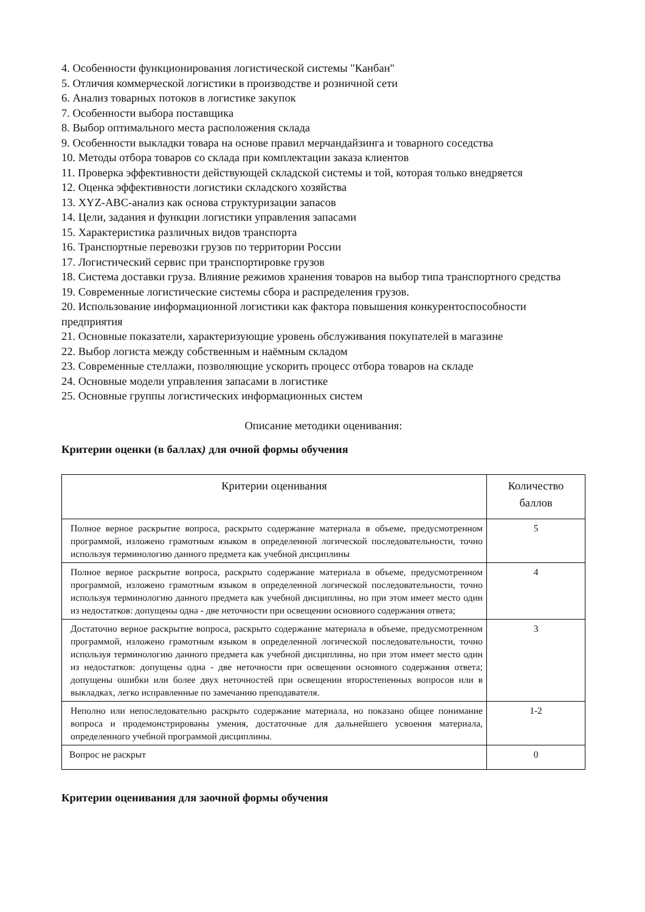4. Особенности функционирования логистической системы "Канбан"
5. Отличия коммерческой логистики в производстве и розничной сети
6. Анализ товарных потоков в логистике закупок
7. Особенности выбора поставщика
8. Выбор оптимального места расположения склада
9. Особенности выкладки товара на основе правил мерчандайзинга и товарного соседства
10. Методы отбора товаров со склада при комплектации заказа клиентов
11. Проверка эффективности действующей складской системы и той, которая только внедряется
12. Оценка эффективности логистики складского хозяйства
13. XYZ-ABC-анализ как основа структуризации запасов
14. Цели, задания и функции логистики управления запасами
15. Характеристика различных видов транспорта
16. Транспортные перевозки грузов по территории России
17. Логистический сервис при транспортировке грузов
18. Система доставки груза. Влияние режимов хранения товаров на выбор типа транспортного средства
19. Современные логистические системы сбора и распределения грузов.
20. Использование информационной логистики как фактора повышения конкурентоспособности предприятия
21. Основные показатели, характеризующие уровень обслуживания покупателей в магазине
22. Выбор логиста между собственным и наёмным складом
23. Современные стеллажи, позволяющие ускорить процесс отбора товаров на складе
24. Основные модели управления запасами в логистике
25. Основные группы логистических информационных систем
Описание методики оценивания:
Критерии оценки (в баллах) для очной формы обучения
| Критерии оценивания | Количество баллов |
| --- | --- |
| Полное верное раскрытие вопроса, раскрыто содержание материала в объеме, предусмотренном программой, изложено грамотным языком в определенной логической последовательности, точно используя терминологию данного предмета как учебной дисциплины | 5 |
| Полное верное раскрытие вопроса, раскрыто содержание материала в объеме, предусмотренном программой, изложено грамотным языком в определенной логической последовательности, точно используя терминологию данного предмета как учебной дисциплины, но при этом имеет место один из недостатков: допущены одна - две неточности при освещении основного содержания ответа; | 4 |
| Достаточно верное раскрытие вопроса, раскрыто содержание материала в объеме, предусмотренном программой, изложено грамотным языком в определенной логической последовательности, точно используя терминологию данного предмета как учебной дисциплины, но при этом имеет место один из недостатков: допущены одна - две неточности при освещении основного содержания ответа; допущены ошибки или более двух неточностей при освещении второстепенных вопросов или в выкладках, легко исправленные по замечанию преподавателя. | 3 |
| Неполно или непоследовательно раскрыто содержание материала, но показано общее понимание вопроса и продемонстрированы умения, достаточные для дальнейшего усвоения материала, определенного учебной программой дисциплины. | 1-2 |
| Вопрос не раскрыт | 0 |
Критерии оценивания для заочной формы обучения